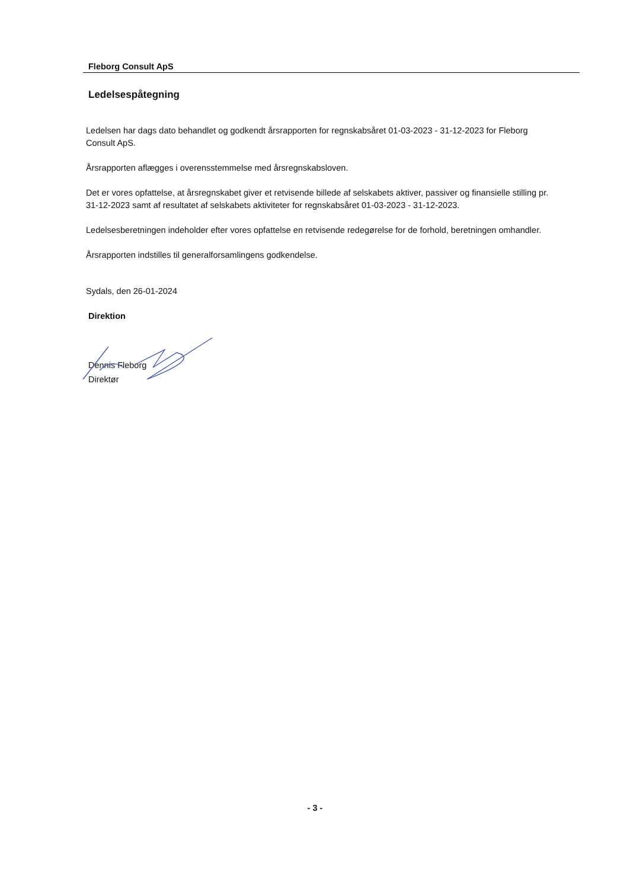Fleborg Consult ApS
Ledelsespåtegning
Ledelsen har dags dato behandlet og godkendt årsrapporten for regnskabsåret 01-03-2023 - 31-12-2023 for Fleborg Consult ApS.
Årsrapporten aflægges i overensstemmelse med årsregnskabsloven.
Det er vores opfattelse, at årsregnskabet giver et retvisende billede af selskabets aktiver, passiver og finansielle stilling pr. 31-12-2023 samt af resultatet af selskabets aktiviteter for regnskabsåret 01-03-2023 - 31-12-2023.
Ledelsesberetningen indeholder efter vores opfattelse en retvisende redegørelse for de forhold, beretningen omhandler.
Årsrapporten indstilles til generalforsamlingens godkendelse.
Sydals, den 26-01-2024
Direktion
Dennis Fleborg
Direktør
- 3 -